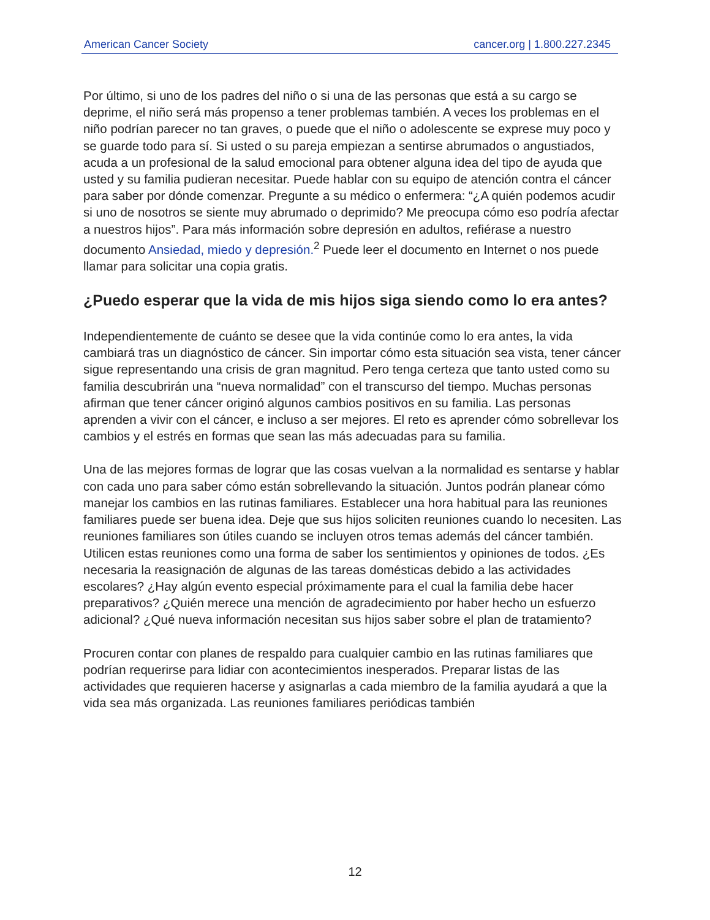American Cancer Society cancer.org | 1.800.227.2345
Por último, si uno de los padres del niño o si una de las personas que está a su cargo se deprime, el niño será más propenso a tener problemas también. A veces los problemas en el niño podrían parecer no tan graves, o puede que el niño o adolescente se exprese muy poco y se guarde todo para sí. Si usted o su pareja empiezan a sentirse abrumados o angustiados, acuda a un profesional de la salud emocional para obtener alguna idea del tipo de ayuda que usted y su familia pudieran necesitar. Puede hablar con su equipo de atención contra el cáncer para saber por dónde comenzar. Pregunte a su médico o enfermera: “¿A quién podemos acudir si uno de nosotros se siente muy abrumado o deprimido? Me preocupa cómo eso podría afectar a nuestros hijos”. Para más información sobre depresión en adultos, refiérase a nuestro documento Ansiedad, miedo y depresión.<sup>2</sup> Puede leer el documento en Internet o nos puede llamar para solicitar una copia gratis.
¿Puedo esperar que la vida de mis hijos siga siendo como lo era antes?
Independientemente de cuánto se desee que la vida continúe como lo era antes, la vida cambiará tras un diagnóstico de cáncer. Sin importar cómo esta situación sea vista, tener cáncer sigue representando una crisis de gran magnitud. Pero tenga certeza que tanto usted como su familia descubrirán una “nueva normalidad” con el transcurso del tiempo. Muchas personas afirman que tener cáncer originó algunos cambios positivos en su familia. Las personas aprenden a vivir con el cáncer, e incluso a ser mejores. El reto es aprender cómo sobrellevar los cambios y el estrés en formas que sean las más adecuadas para su familia.
Una de las mejores formas de lograr que las cosas vuelvan a la normalidad es sentarse y hablar con cada uno para saber cómo están sobrellevando la situación. Juntos podrán planear cómo manejar los cambios en las rutinas familiares. Establecer una hora habitual para las reuniones familiares puede ser buena idea. Deje que sus hijos soliciten reuniones cuando lo necesiten. Las reuniones familiares son útiles cuando se incluyen otros temas además del cáncer también. Utilicen estas reuniones como una forma de saber los sentimientos y opiniones de todos. ¿Es necesaria la reasignación de algunas de las tareas domésticas debido a las actividades escolares? ¿Hay algún evento especial próximamente para el cual la familia debe hacer preparativos? ¿Quién merece una mención de agradecimiento por haber hecho un esfuerzo adicional? ¿Qué nueva información necesitan sus hijos saber sobre el plan de tratamiento?
Procuren contar con planes de respaldo para cualquier cambio en las rutinas familiares que podrían requerirse para lidiar con acontecimientos inesperados. Preparar listas de las actividades que requieren hacerse y asignarlas a cada miembro de la familia ayudará a que la vida sea más organizada. Las reuniones familiares periódicas también
12